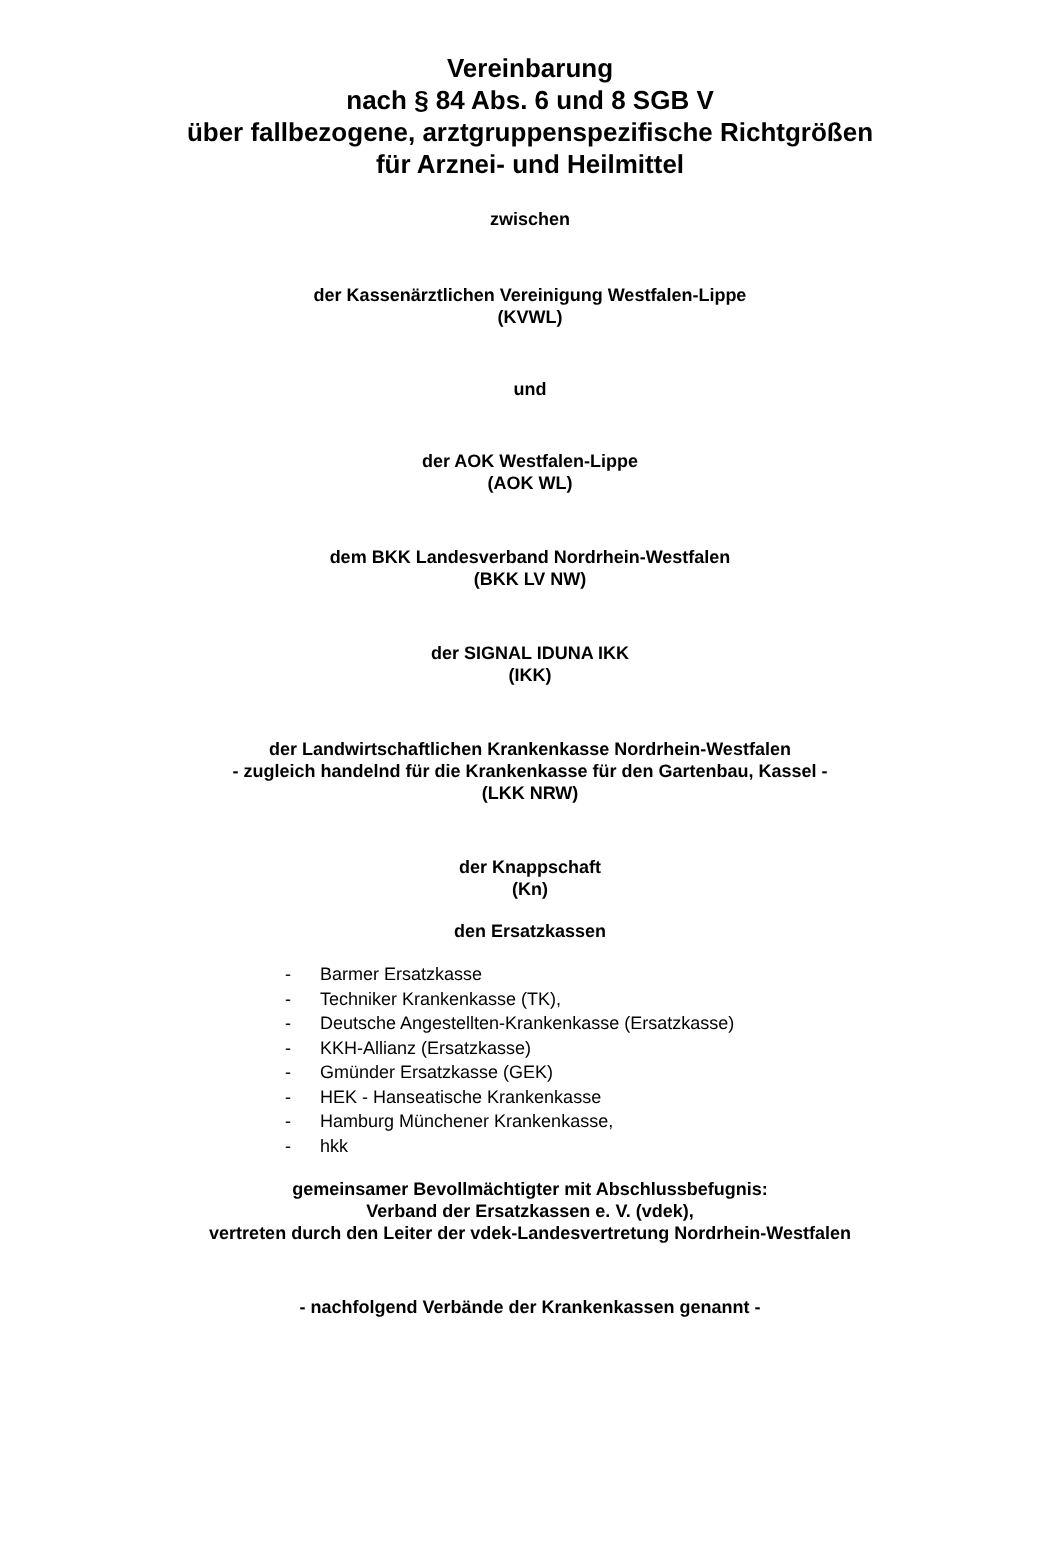Vereinbarung
nach § 84 Abs. 6 und 8 SGB V
über fallbezogene, arztgruppenspezifische Richtgrößen
für Arznei- und Heilmittel
zwischen
der Kassenärztlichen Vereinigung Westfalen-Lippe
(KVWL)
und
der AOK Westfalen-Lippe
(AOK WL)
dem BKK Landesverband Nordrhein-Westfalen
(BKK LV NW)
der SIGNAL IDUNA IKK
(IKK)
der Landwirtschaftlichen Krankenkasse Nordrhein-Westfalen
- zugleich handelnd für die Krankenkasse für den Gartenbau, Kassel -
(LKK NRW)
der Knappschaft
(Kn)
den Ersatzkassen
- Barmer Ersatzkasse
- Techniker Krankenkasse (TK),
- Deutsche Angestellten-Krankenkasse (Ersatzkasse)
- KKH-Allianz (Ersatzkasse)
- Gmünder Ersatzkasse (GEK)
- HEK - Hanseatische Krankenkasse
- Hamburg Münchener Krankenkasse,
- hkk
gemeinsamer Bevollmächtigter mit Abschlussbefugnis:
Verband der Ersatzkassen e. V. (vdek),
vertreten durch den Leiter der vdek-Landesvertretung Nordrhein-Westfalen
- nachfolgend Verbände der Krankenkassen genannt -